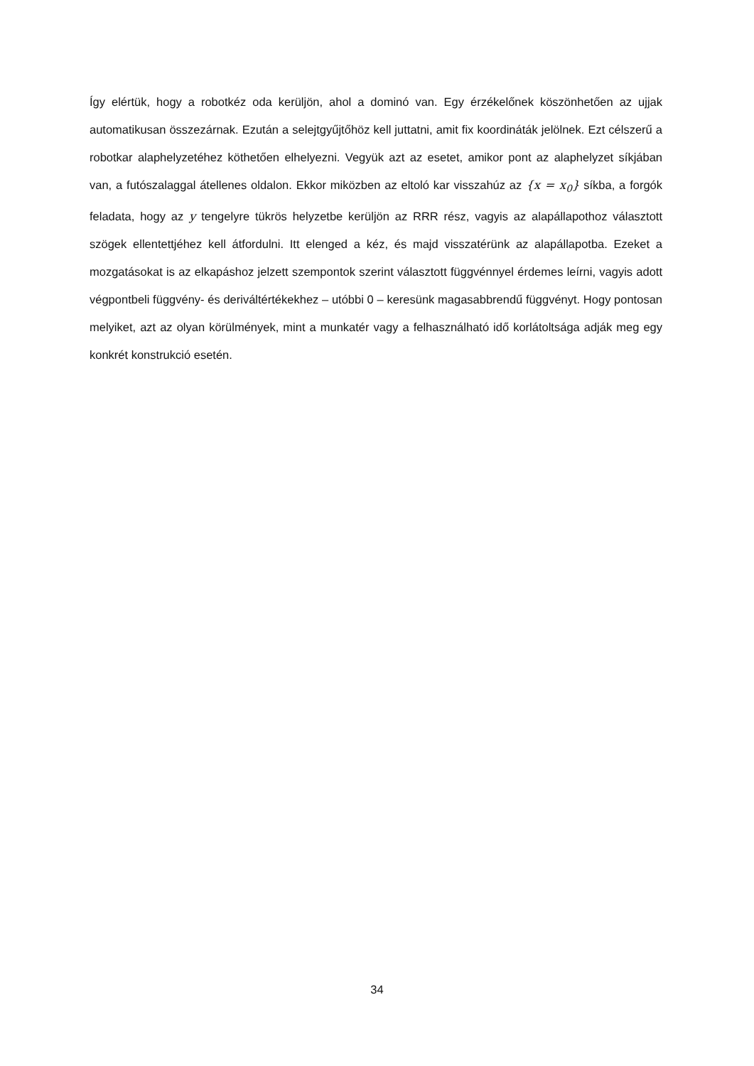Így elértük, hogy a robotkéz oda kerüljön, ahol a dominó van. Egy érzékelőnek köszönhetően az ujjak automatikusan összezárnak. Ezután a selejtgyűjtőhöz kell juttatni, amit fix koordináták jelölnek. Ezt célszerű a robotkar alaphelyzetéhez köthetően elhelyezni. Vegyük azt az esetet, amikor pont az alaphelyzet síkjában van, a futószalaggal átellenes oldalon. Ekkor miközben az eltoló kar visszahúz az {x = x<sub>0</sub>} síkba, a forgók feladata, hogy az y tengelyre tükrös helyzetbe kerüljön az RRR rész, vagyis az alapállapothoz választott szögek ellentettjéhez kell átfordulni. Itt elenged a kéz, és majd visszatérünk az alapállapotba. Ezeket a mozgatásokat is az elkapáshoz jelzett szempontok szerint választott függvénnyel érdemes leírni, vagyis adott végpontbeli függvény- és deriváltértékekhez – utóbbi 0 – keresünk magasabbrendű függvényt. Hogy pontosan melyiket, azt az olyan körülmények, mint a munkatér vagy a felhasználható idő korlátoltsága adják meg egy konkrét konstrukció esetén.
34